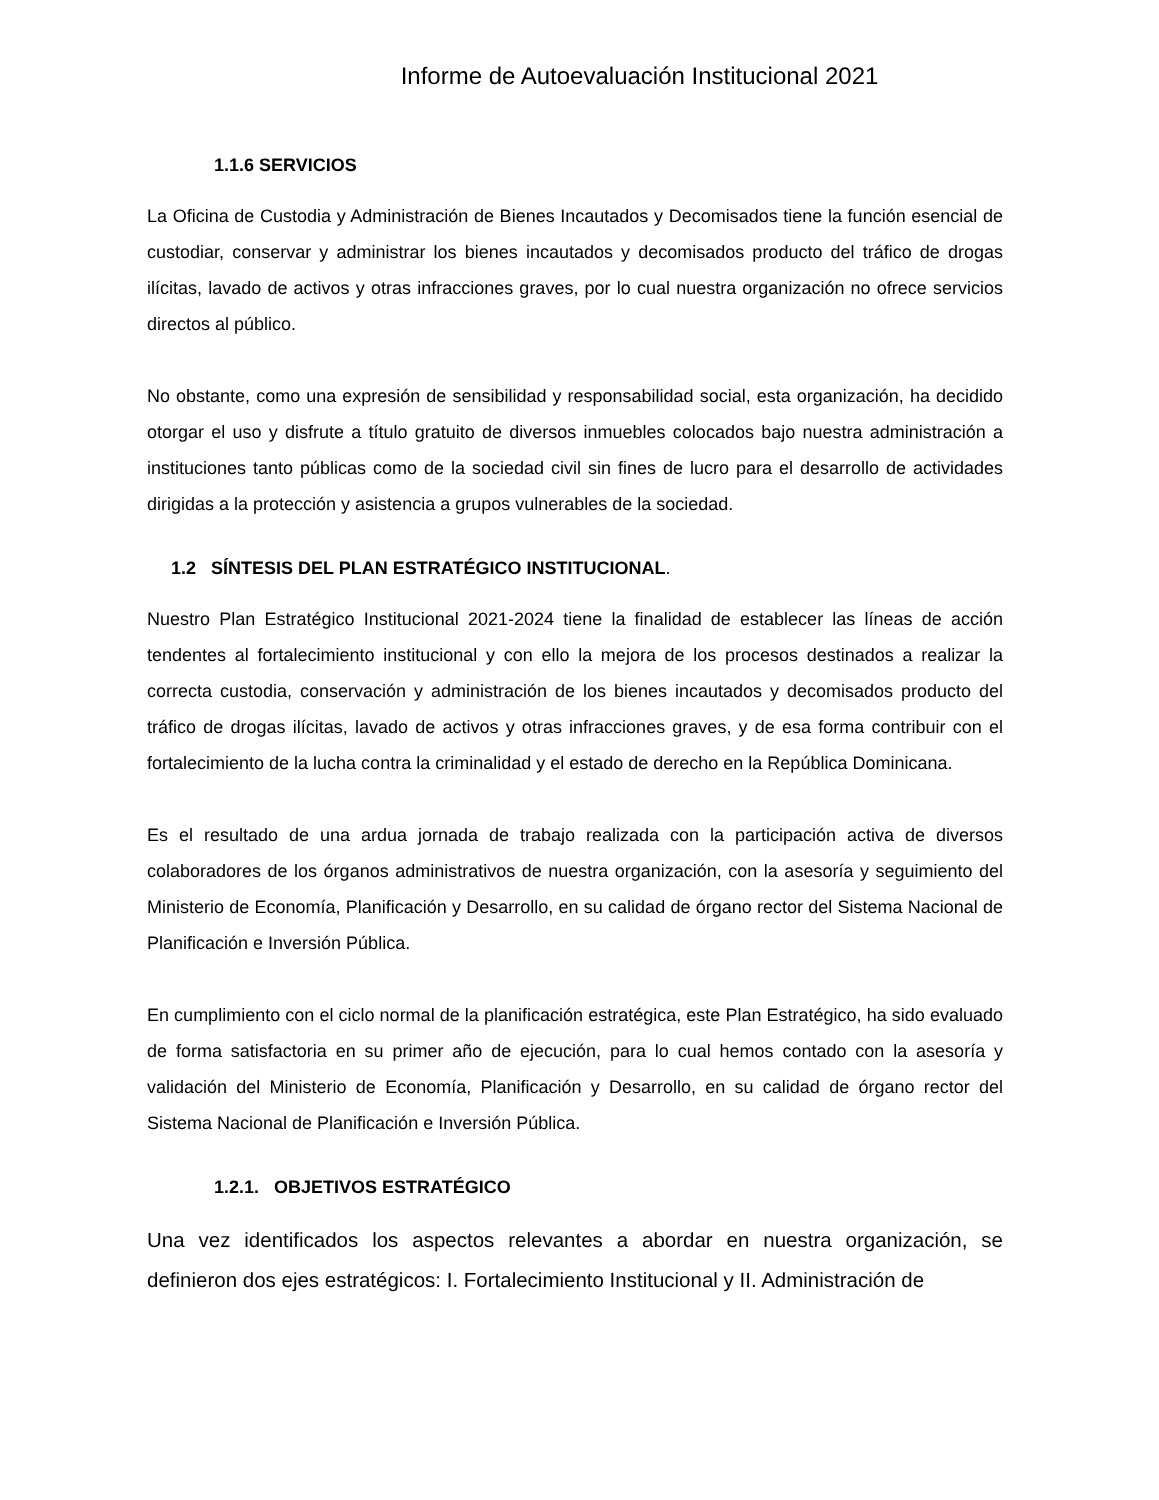Informe de Autoevaluación Institucional 2021
1.1.6 SERVICIOS
La Oficina de Custodia y Administración de Bienes Incautados y Decomisados tiene la función esencial de custodiar, conservar y administrar los bienes incautados y decomisados producto del tráfico de drogas ilícitas, lavado de activos y otras infracciones graves, por lo cual nuestra organización no ofrece servicios directos al público.
No obstante, como una expresión de sensibilidad y responsabilidad social, esta organización, ha decidido otorgar el uso y disfrute a título gratuito de diversos inmuebles colocados bajo nuestra administración a instituciones tanto públicas como de la sociedad civil sin fines de lucro para el desarrollo de actividades dirigidas a la protección y asistencia a grupos vulnerables de la sociedad.
1.2 SÍNTESIS DEL PLAN ESTRATÉGICO INSTITUCIONAL.
Nuestro Plan Estratégico Institucional 2021-2024 tiene la finalidad de establecer las líneas de acción tendentes al fortalecimiento institucional y con ello la mejora de los procesos destinados a realizar la correcta custodia, conservación y administración de los bienes incautados y decomisados producto del tráfico de drogas ilícitas, lavado de activos y otras infracciones graves, y de esa forma contribuir con el fortalecimiento de la lucha contra la criminalidad y el estado de derecho en la República Dominicana.
Es el resultado de una ardua jornada de trabajo realizada con la participación activa de diversos colaboradores de los órganos administrativos de nuestra organización, con la asesoría y seguimiento del Ministerio de Economía, Planificación y Desarrollo, en su calidad de órgano rector del Sistema Nacional de Planificación e Inversión Pública.
En cumplimiento con el ciclo normal de la planificación estratégica, este Plan Estratégico, ha sido evaluado de forma satisfactoria en su primer año de ejecución, para lo cual hemos contado con la asesoría y validación del Ministerio de Economía, Planificación y Desarrollo, en su calidad de órgano rector del Sistema Nacional de Planificación e Inversión Pública.
1.2.1. OBJETIVOS ESTRATÉGICO
Una vez identificados los aspectos relevantes a abordar en nuestra organización, se definieron dos ejes estratégicos: I. Fortalecimiento Institucional y II. Administración de